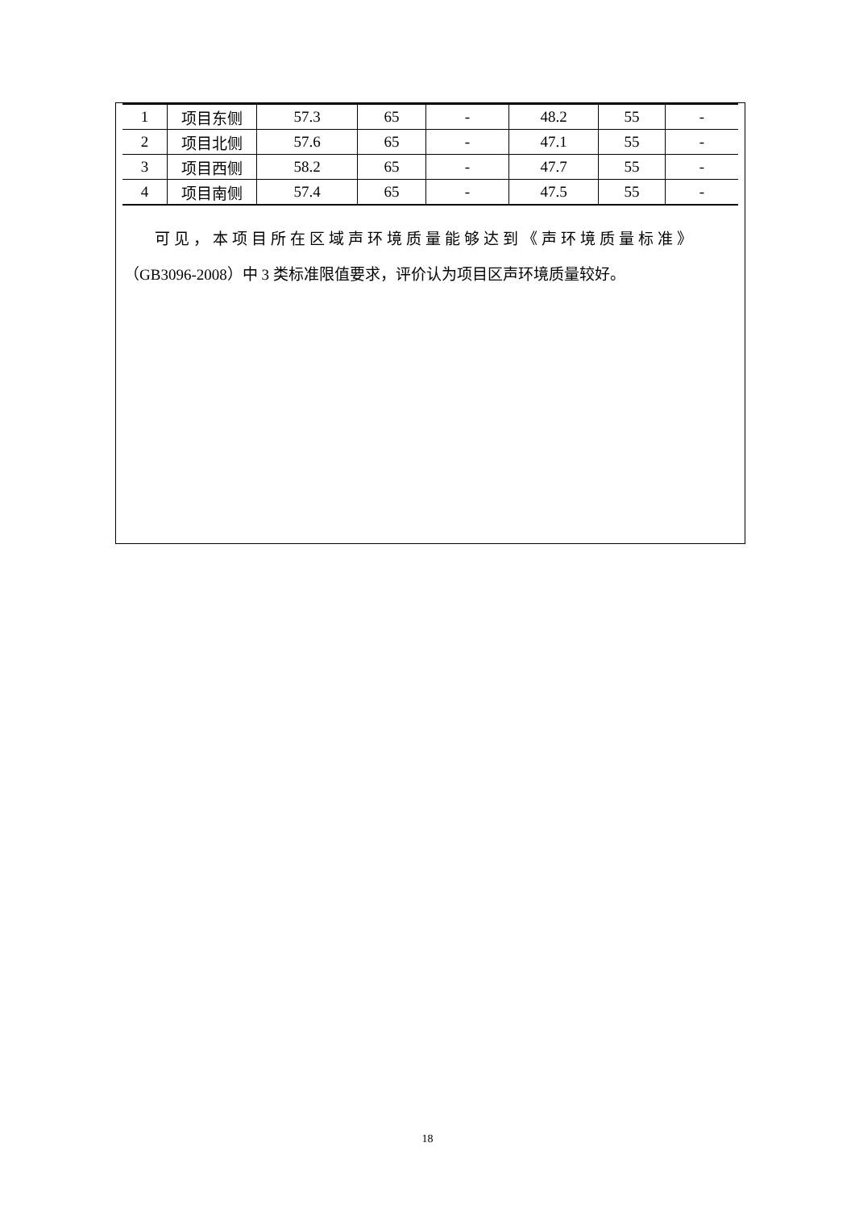| 1 | 项目东侧 | 57.3 | 65 | - | 48.2 | 55 | - |
| 2 | 项目北侧 | 57.6 | 65 | - | 47.1 | 55 | - |
| 3 | 项目西侧 | 58.2 | 65 | - | 47.7 | 55 | - |
| 4 | 项目南侧 | 57.4 | 65 | - | 47.5 | 55 | - |
可见，本项目所在区域声环境质量能够达到《声环境质量标准》
（GB3096-2008）中 3 类标准限值要求，评价认为项目区声环境质量较好。
18